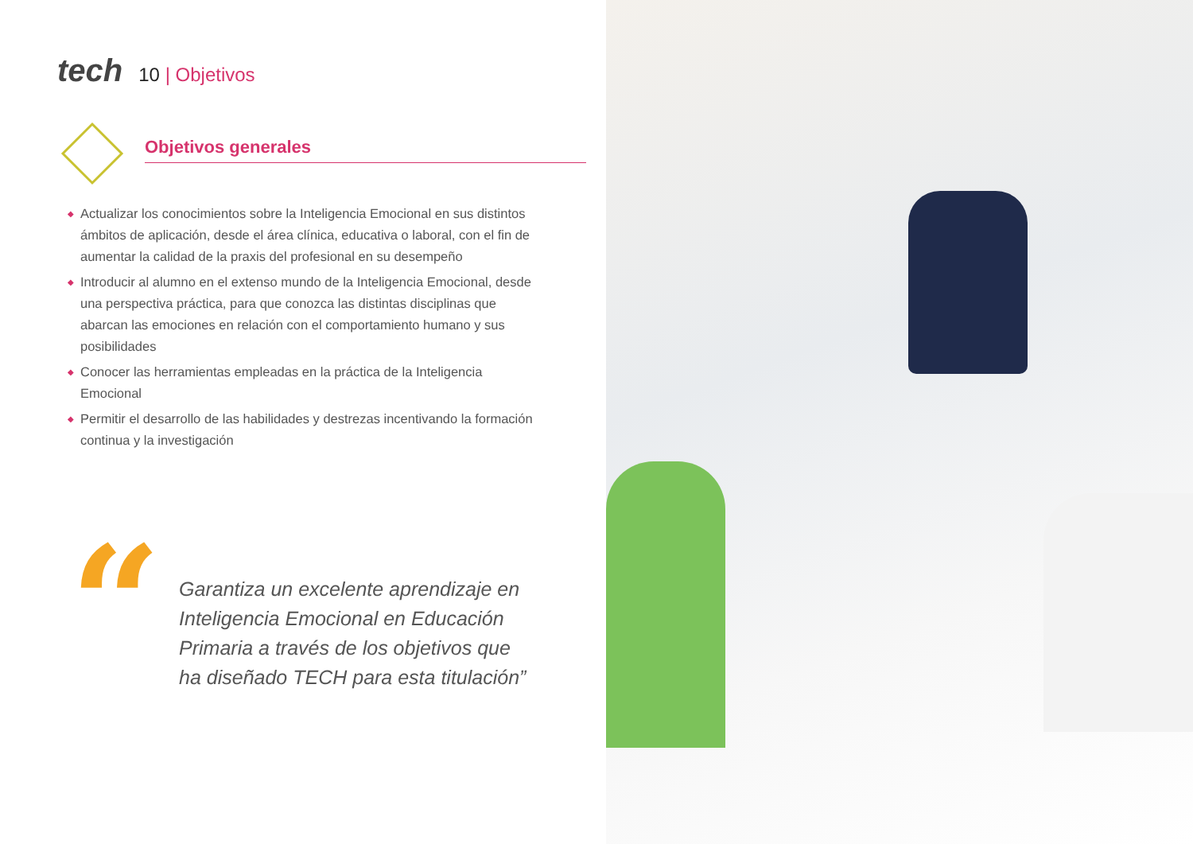tech
10 | Objetivos
Objetivos generales
◆ Actualizar los conocimientos sobre la Inteligencia Emocional en sus distintos ámbitos de aplicación, desde el área clínica, educativa o laboral, con el fin de aumentar la calidad de la praxis del profesional en su desempeño
◆ Introducir al alumno en el extenso mundo de la Inteligencia Emocional, desde una perspectiva práctica, para que conozca las distintas disciplinas que abarcan las emociones en relación con el comportamiento humano y sus posibilidades
◆ Conocer las herramientas empleadas en la práctica de la Inteligencia Emocional
◆ Permitir el desarrollo de las habilidades y destrezas incentivando la formación continua y la investigación
“
Garantiza un excelente aprendizaje en Inteligencia Emocional en Educación Primaria a través de los objetivos que ha diseñado TECH para esta titulación”